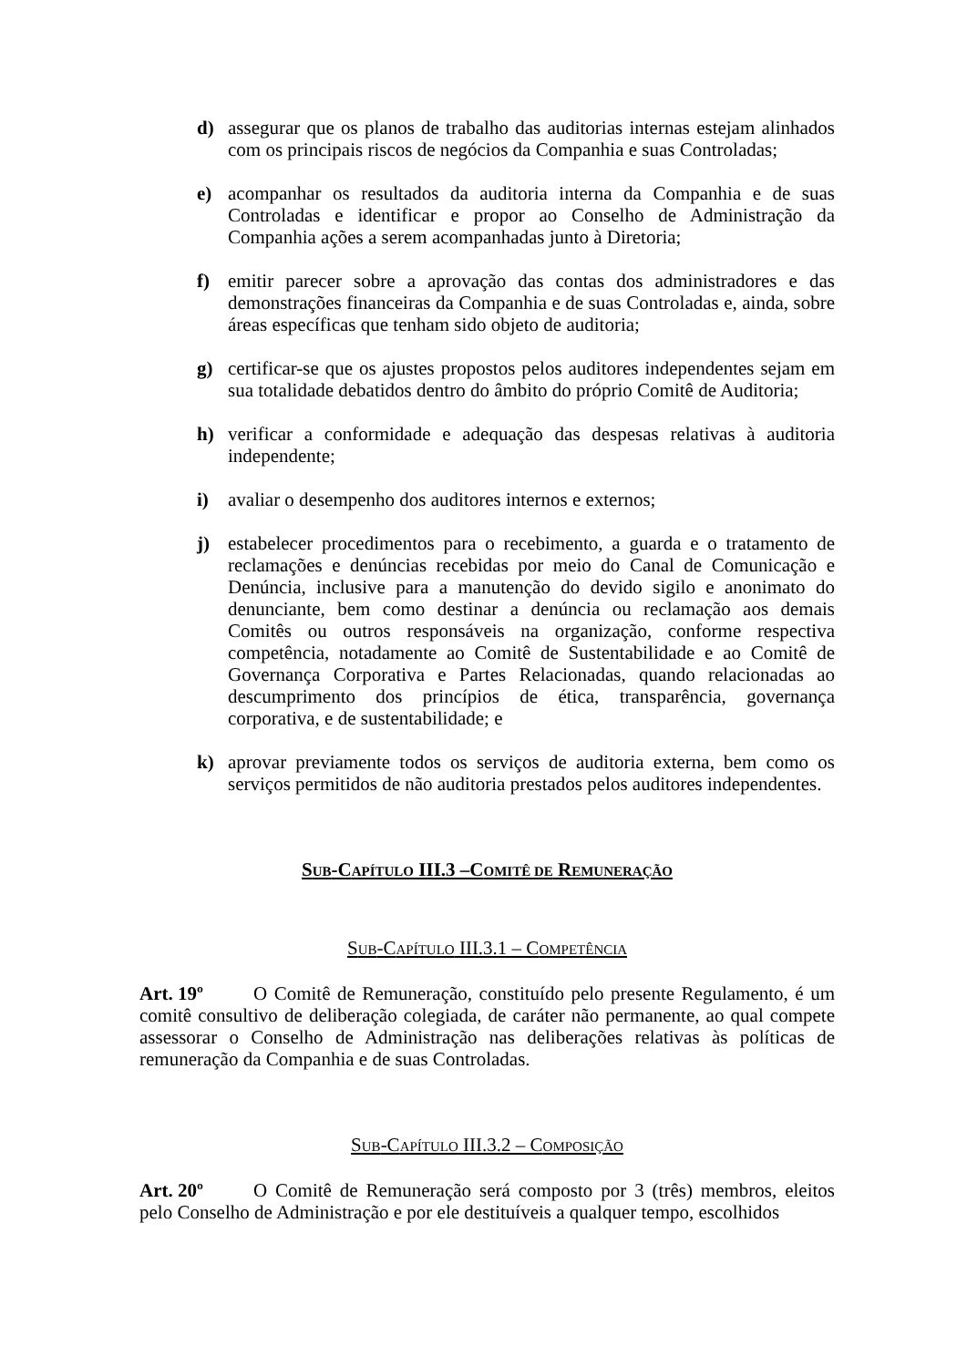d) assegurar que os planos de trabalho das auditorias internas estejam alinhados com os principais riscos de negócios da Companhia e suas Controladas;
e) acompanhar os resultados da auditoria interna da Companhia e de suas Controladas e identificar e propor ao Conselho de Administração da Companhia ações a serem acompanhadas junto à Diretoria;
f) emitir parecer sobre a aprovação das contas dos administradores e das demonstrações financeiras da Companhia e de suas Controladas e, ainda, sobre áreas específicas que tenham sido objeto de auditoria;
g) certificar-se que os ajustes propostos pelos auditores independentes sejam em sua totalidade debatidos dentro do âmbito do próprio Comitê de Auditoria;
h) verificar a conformidade e adequação das despesas relativas à auditoria independente;
i) avaliar o desempenho dos auditores internos e externos;
j) estabelecer procedimentos para o recebimento, a guarda e o tratamento de reclamações e denúncias recebidas por meio do Canal de Comunicação e Denúncia, inclusive para a manutenção do devido sigilo e anonimato do denunciante, bem como destinar a denúncia ou reclamação aos demais Comitês ou outros responsáveis na organização, conforme respectiva competência, notadamente ao Comitê de Sustentabilidade e ao Comitê de Governança Corporativa e Partes Relacionadas, quando relacionadas ao descumprimento dos princípios de ética, transparência, governança corporativa, e de sustentabilidade; e
k) aprovar previamente todos os serviços de auditoria externa, bem como os serviços permitidos de não auditoria prestados pelos auditores independentes.
SUB-CAPÍTULO III.3 –COMITÊ DE REMUNERAÇÃO
SUB-CAPÍTULO III.3.1 – COMPETÊNCIA
Art. 19º O Comitê de Remuneração, constituído pelo presente Regulamento, é um comitê consultivo de deliberação colegiada, de caráter não permanente, ao qual compete assessorar o Conselho de Administração nas deliberações relativas às políticas de remuneração da Companhia e de suas Controladas.
SUB-CAPÍTULO III.3.2 – COMPOSIÇÃO
Art. 20º O Comitê de Remuneração será composto por 3 (três) membros, eleitos pelo Conselho de Administração e por ele destituíveis a qualquer tempo, escolhidos